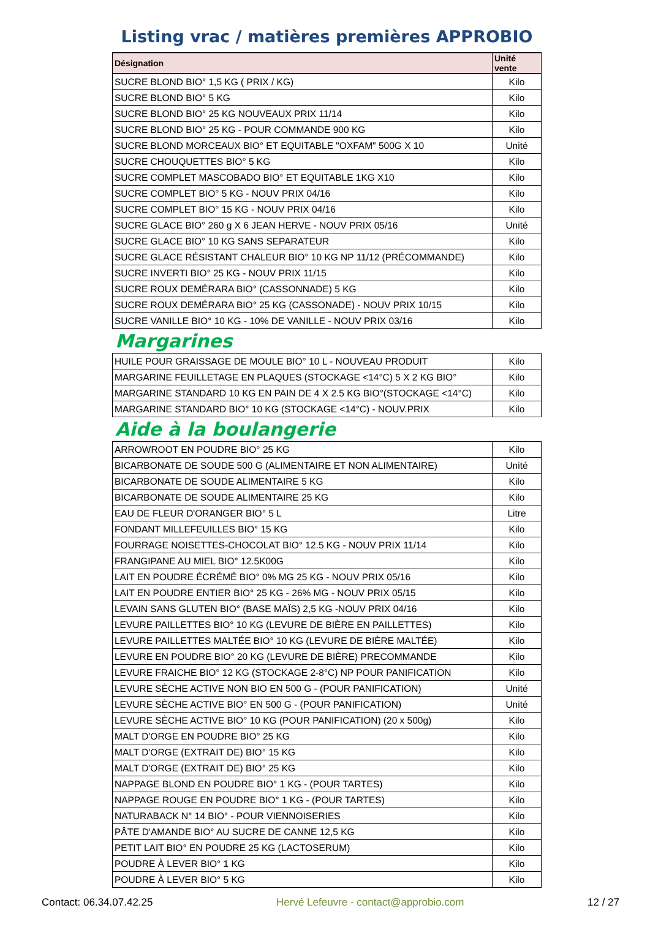Listing vrac / matières premières APPROBIO
| Désignation | Unité vente |
| --- | --- |
| SUCRE BLOND BIO° 1,5 KG ( PRIX / KG) | Kilo |
| SUCRE BLOND BIO° 5 KG | Kilo |
| SUCRE BLOND BIO° 25 KG NOUVEAUX PRIX 11/14 | Kilo |
| SUCRE BLOND BIO° 25 KG - POUR COMMANDE 900 KG | Kilo |
| SUCRE BLOND MORCEAUX BIO° ET EQUITABLE "OXFAM" 500G X 10 | Unité |
| SUCRE CHOUQUETTES BIO° 5 KG | Kilo |
| SUCRE COMPLET MASCOBADO BIO° ET EQUITABLE 1KG X10 | Kilo |
| SUCRE COMPLET BIO° 5 KG - NOUV PRIX 04/16 | Kilo |
| SUCRE COMPLET BIO° 15 KG - NOUV PRIX 04/16 | Kilo |
| SUCRE GLACE BIO° 260 g X 6 JEAN HERVE - NOUV PRIX 05/16 | Unité |
| SUCRE GLACE BIO° 10 KG SANS SEPARATEUR | Kilo |
| SUCRE GLACE RÉSISTANT CHALEUR BIO° 10 KG NP 11/12 (PRÉCOMMANDE) | Kilo |
| SUCRE INVERTI BIO° 25 KG - NOUV PRIX 11/15 | Kilo |
| SUCRE ROUX DEMÉRARA BIO° (CASSONNADE) 5 KG | Kilo |
| SUCRE ROUX DEMÉRARA BIO° 25 KG (CASSONADE) - NOUV PRIX 10/15 | Kilo |
| SUCRE VANILLE BIO° 10 KG - 10% DE VANILLE - NOUV PRIX 03/16 | Kilo |
Margarines
| HUILE POUR GRAISSAGE DE MOULE BIO° 10 L - NOUVEAU PRODUIT | Kilo |
| MARGARINE FEUILLETAGE EN PLAQUES (STOCKAGE <14°C) 5 X 2 KG BIO° | Kilo |
| MARGARINE STANDARD 10 KG EN PAIN DE 4 X 2.5 KG BIO°(STOCKAGE <14°C) | Kilo |
| MARGARINE STANDARD BIO° 10 KG (STOCKAGE <14°C) - NOUV.PRIX | Kilo |
Aide à la boulangerie
| ARROWROOT EN POUDRE BIO° 25 KG | Kilo |
| BICARBONATE DE SOUDE 500 G (ALIMENTAIRE ET NON ALIMENTAIRE) | Unité |
| BICARBONATE DE SOUDE ALIMENTAIRE 5 KG | Kilo |
| BICARBONATE DE SOUDE ALIMENTAIRE 25 KG | Kilo |
| EAU DE FLEUR D'ORANGER BIO° 5 L | Litre |
| FONDANT MILLEFEUILLES BIO° 15 KG | Kilo |
| FOURRAGE NOISETTES-CHOCOLAT BIO° 12.5 KG - NOUV PRIX 11/14 | Kilo |
| FRANGIPANE AU MIEL BIO° 12.5K00G | Kilo |
| LAIT EN POUDRE ÉCRÉMÉ BIO° 0% MG 25 KG - NOUV PRIX 05/16 | Kilo |
| LAIT EN POUDRE ENTIER BIO° 25 KG - 26% MG - NOUV PRIX 05/15 | Kilo |
| LEVAIN SANS GLUTEN BIO° (BASE MAÏS) 2,5 KG -NOUV PRIX 04/16 | Kilo |
| LEVURE PAILLETTES BIO° 10 KG (LEVURE DE BIÈRE EN PAILLETTES) | Kilo |
| LEVURE PAILLETTES MALTÉE BIO° 10 KG (LEVURE DE BIÈRE MALTÉE) | Kilo |
| LEVURE EN POUDRE BIO° 20 KG (LEVURE DE BIÈRE) PRECOMMANDE | Kilo |
| LEVURE FRAICHE BIO° 12 KG (STOCKAGE 2-8°C) NP POUR PANIFICATION | Kilo |
| LEVURE SÈCHE ACTIVE NON BIO EN 500 G - (POUR PANIFICATION) | Unité |
| LEVURE SÈCHE ACTIVE BIO° EN 500 G - (POUR PANIFICATION) | Unité |
| LEVURE SÈCHE ACTIVE BIO° 10 KG (POUR PANIFICATION) (20 x 500g) | Kilo |
| MALT D'ORGE EN POUDRE BIO° 25 KG | Kilo |
| MALT D'ORGE (EXTRAIT DE) BIO° 15 KG | Kilo |
| MALT D'ORGE (EXTRAIT DE) BIO° 25 KG | Kilo |
| NAPPAGE BLOND EN POUDRE BIO° 1 KG - (POUR TARTES) | Kilo |
| NAPPAGE ROUGE EN POUDRE BIO° 1 KG - (POUR TARTES) | Kilo |
| NATURABACK N° 14 BIO° - POUR VIENNOISERIES | Kilo |
| PÂTE D'AMANDE BIO° AU SUCRE DE CANNE 12,5 KG | Kilo |
| PETIT LAIT BIO° EN POUDRE 25 KG (LACTOSERUM) | Kilo |
| POUDRE À LEVER BIO° 1 KG | Kilo |
| POUDRE À LEVER BIO° 5 KG | Kilo |
Contact: 06.34.07.42.25 Hervé Lefeuvre - contact@approbio.com 12 / 27